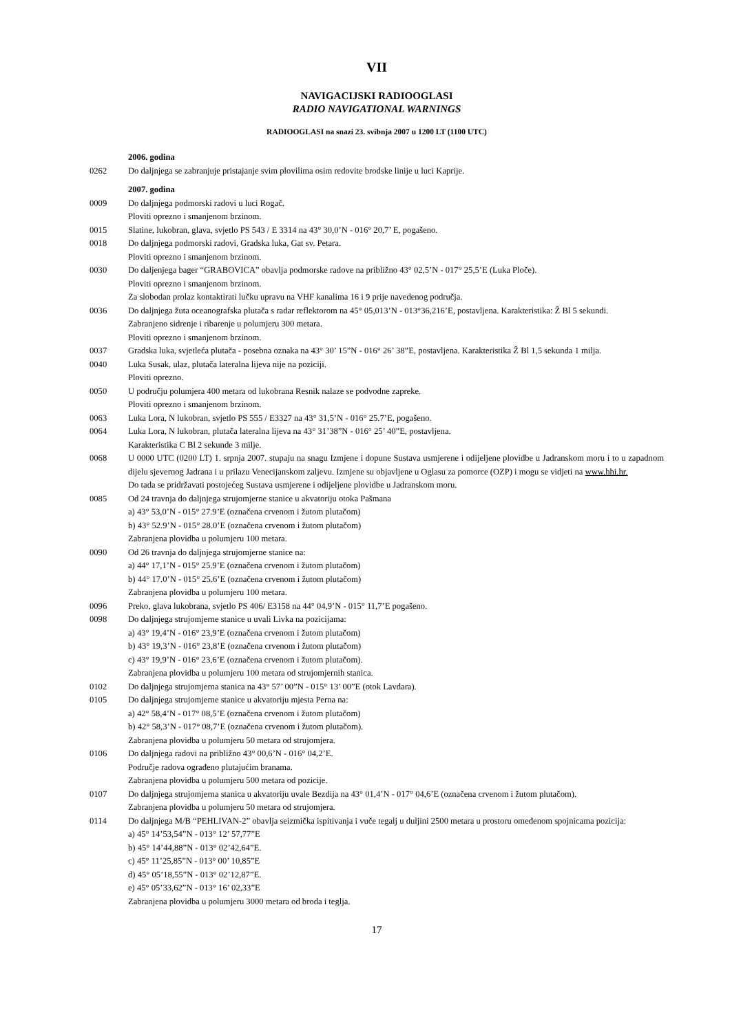VII
NAVIGACIJSKI RADIOOGLASI
RADIO NAVIGATIONAL WARNINGS
RADIOOGLASI na snazi 23. svibnja 2007 u 1200 LT (1100 UTC)
2006. godina
0262 Do daljnjega se zabranjuje pristajanje svim plovilima osim redovite brodske linije u luci Kaprije.
2007. godina
0009 Do daljnjega podmorski radovi u luci Rogač.
Ploviti oprezno i smanjenom brzinom.
0015 Slatine, lukobran, glava, svjetlo PS 543 / E 3314 na 43° 30,0’N - 016° 20,7’ E, pogašeno.
0018 Do daljnjega podmorski radovi, Gradska luka, Gat sv. Petara.
Ploviti oprezno i smanjenom brzinom.
0030 Do daljenjega bager “GRABOVICA” obavlja podmorske radove na približno 43° 02,5’N - 017° 25,5’E (Luka Ploče).
Ploviti oprezno i smanjenom brzinom.
Za slobodan prolaz kontaktirati lučku upravu na VHF kanalima 16 i 9 prije navedenog područja.
0036 Do daljnjega žuta oceanografska plutača s radar reflektorom na 45° 05,013’N - 013°36,216’E, postavljena. Karakteristika: Ž Bl 5 sekundi.
Zabranjeno sidrenje i ribarenje u polumjeru 300 metara.
Ploviti oprezno i smanjenom brzinom.
0037 Gradska luka, svjetleća plutača - posebna oznaka na 43° 30’ 15”N - 016° 26’ 38”E, postavljena. Karakteristika Ž Bl 1,5 sekunda 1 milja.
0040 Luka Susak, ulaz, plutača lateralna lijeva nije na poziciji.
Ploviti oprezno.
0050 U području polumjera 400 metara od lukobrana Resnik nalaze se podvodne zapreke.
Ploviti oprezno i smanjenom brzinom.
0063 Luka Lora, N lukobran, svjetlo PS 555 / E3327 na 43° 31,5’N - 016° 25.7’E, pogašeno.
0064 Luka Lora, N lukobran, plutača lateralna lijeva na 43° 31’38”N - 016° 25’ 40”E, postavljena.
Karakteristika C Bl 2 sekunde 3 milje.
0068 U 0000 UTC (0200 LT) 1. srpnja 2007. stupaju na snagu Izmjene i dopune Sustava usmjerene i odijeljene plovidbe u Jadranskom moru i to u zapadnom dijelu sjevernog Jadrana i u prilazu Venecijanskom zaljevu. Izmjene su objavljene u Oglasu za pomorce (OZP) i mogu se vidjeti na www.hhi.hr.
Do tada se pridržavati postojećeg Sustava usmjerene i odijeljene plovidbe u Jadranskom moru.
0085 Od 24 travnja do daljnjega strujomjerne stanice u akvatoriju otoka Pašmana
a) 43° 53,0’N - 015° 27.9’E (označena crvenom i žutom plutačom)
b) 43° 52.9’N - 015° 28.0’E (označena crvenom i žutom plutačom)
Zabranjena plovidba u polumjeru 100 metara.
0090 Od 26 travnja do daljnjega strujomjerne stanice na:
a) 44° 17,1’N - 015° 25.9’E (označena crvenom i žutom plutačom)
b) 44° 17.0’N - 015° 25.6’E (označena crvenom i žutom plutačom)
Zabranjena plovidba u polumjeru 100 metara.
0096 Preko, glava lukobrana, svjetlo PS 406/ E3158 na 44° 04,9’N - 015° 11,7’E pogašeno.
0098 Do daljnjega strujomjerne stanice u uvali Livka na pozicijama:
a) 43° 19,4’N - 016° 23,9’E (označena crvenom i žutom plutačom)
b) 43° 19,3’N - 016° 23,8’E (označena crvenom i žutom plutačom)
c) 43° 19,9’N - 016° 23,6’E (označena crvenom i žutom plutačom).
Zabranjena plovidba u polumjeru 100 metara od strujomjernih stanica.
0102 Do daljnjega strujomjerna stanica na 43° 57’ 00”N - 015° 13’ 00”E (otok Lavdara).
0105 Do daljnjega strujomjerne stanice u akvatoriju mjesta Perna na:
a) 42° 58,4’N - 017° 08,5’E (označena crvenom i žutom plutačom)
b) 42° 58,3’N - 017° 08,7’E (označena crvenom i žutom plutačom).
Zabranjena plovidba u polumjeru 50 metara od strujomjera.
0106 Do daljnjega radovi na približno 43° 00,6’N - 016° 04,2’E.
Područje radova ograđeno plutajućim branama.
Zabranjena plovidba u polumjeru 500 metara od pozicije.
0107 Do daljnjega strujomjerna stanica u akvatoriju uvale Bezdija na 43° 01,4’N - 017° 04,6’E (označena crvenom i žutom plutačom).
Zabranjena plovidba u polumjeru 50 metara od strujomjera.
0114 Do daljnjega M/B “PEHLIVAN-2” obavlja seizmička ispitivanja i vuče tegalj u duljini 2500 metara u prostoru omeđenom spojnicama pozicija:
a) 45° 14’53,54”N - 013° 12’ 57,77”E
b) 45° 14’44,88”N - 013° 02’42,64”E.
c) 45° 11’25,85”N - 013° 00’ 10,85”E
d) 45° 05’18,55”N - 013° 02’12,87”E.
e) 45° 05’33,62”N - 013° 16’ 02,33”E
Zabranjena plovidba u polumjeru 3000 metara od broda i teglja.
17